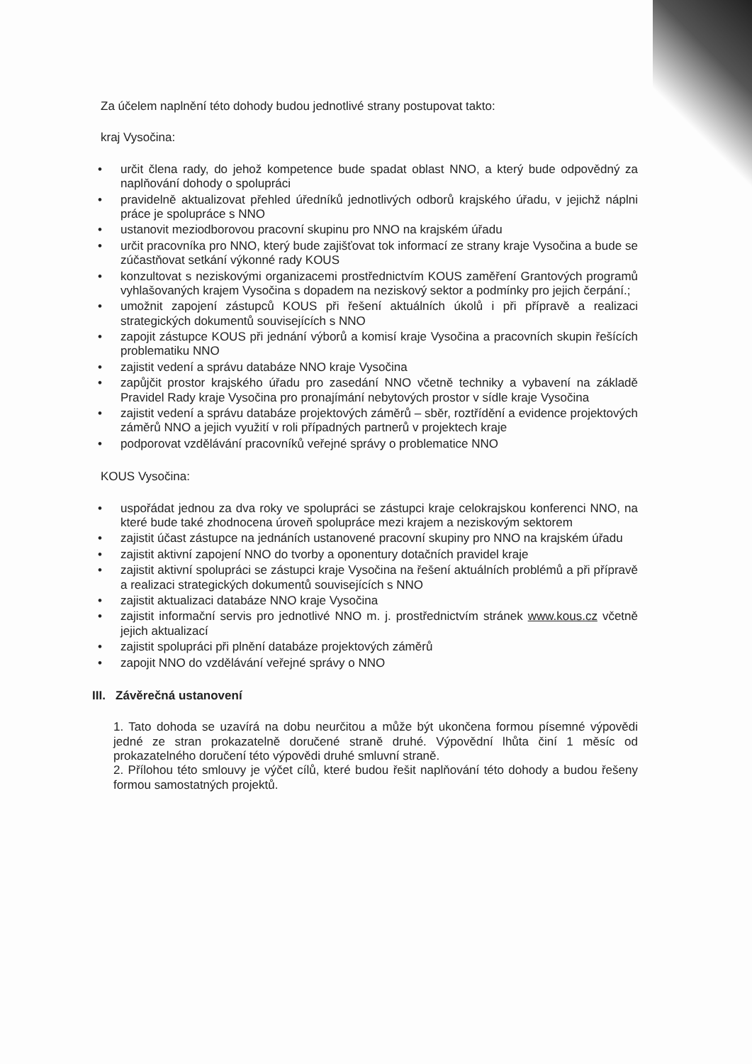Za účelem naplnění této dohody budou jednotlivé strany postupovat takto:
kraj Vysočina:
• určit člena rady, do jehož kompetence bude spadat oblast NNO, a který bude odpovědný za naplňování dohody o spolupráci
• pravidelně aktualizovat přehled úředníků jednotlivých odborů krajského úřadu, v jejichž náplni práce je spolupráce s NNO
• ustanovit meziodborovou pracovní skupinu pro NNO na krajském úřadu
• určit pracovníka pro NNO, který bude zajišťovat tok informací ze strany kraje Vysočina a bude se zúčastňovat setkání výkonné rady KOUS
• konzultovat s neziskovými organizacemi prostřednictvím KOUS zaměření Grantových programů vyhlašovaných krajem Vysočina s dopadem na neziskový sektor a podmínky pro jejich čerpání.;
• umožnit zapojení zástupců KOUS při řešení aktuálních úkolů i při přípravě a realizaci strategických dokumentů souvisejících s NNO
• zapojit zástupce KOUS při jednání výborů a komisí kraje Vysočina a pracovních skupin řešících problematiku NNO
• zajistit vedení a správu databáze NNO kraje Vysočina
• zapůjčit prostor krajského úřadu pro zasedání NNO včetně techniky a vybavení na základě Pravidel Rady kraje Vysočina pro pronajímání nebytových prostor v sídle kraje Vysočina
• zajistit vedení a správu databáze projektových záměrů – sběr, roztřídění a evidence projektových záměrů NNO a jejich využití v roli případných partnerů v projektech kraje
• podporovat vzdělávání pracovníků veřejné správy o problematice NNO
KOUS Vysočina:
• uspořádat jednou za dva roky ve spolupráci se zástupci kraje celokrajskou konferenci NNO, na které bude také zhodnocena úroveň spolupráce mezi krajem a neziskovým sektorem
• zajistit účast zástupce na jednáních ustanovené pracovní skupiny pro NNO na krajském úřadu
• zajistit aktivní zapojení NNO do tvorby a oponentury dotačních pravidel kraje
• zajistit aktivní spolupráci se zástupci kraje Vysočina na řešení aktuálních problémů a při přípravě a realizaci strategických dokumentů souvisejících s NNO
• zajistit aktualizaci databáze NNO kraje Vysočina
• zajistit informační servis pro jednotlivé NNO m. j. prostřednictvím stránek www.kous.cz včetně jejich aktualizací
• zajistit spolupráci při plnění databáze projektových záměrů
• zapojit NNO do vzdělávání veřejné správy o NNO
III. Závěrečná ustanovení
1. Tato dohoda se uzavírá na dobu neurčitou a může být ukončena formou písemné výpovědi jedné ze stran prokazatelně doručené straně druhé. Výpovědní lhůta činí 1 měsíc od prokazatelného doručení této výpovědi druhé smluvní straně.
2. Přílohou této smlouvy je výčet cílů, které budou řešit naplňování této dohody a budou řešeny formou samostatných projektů.